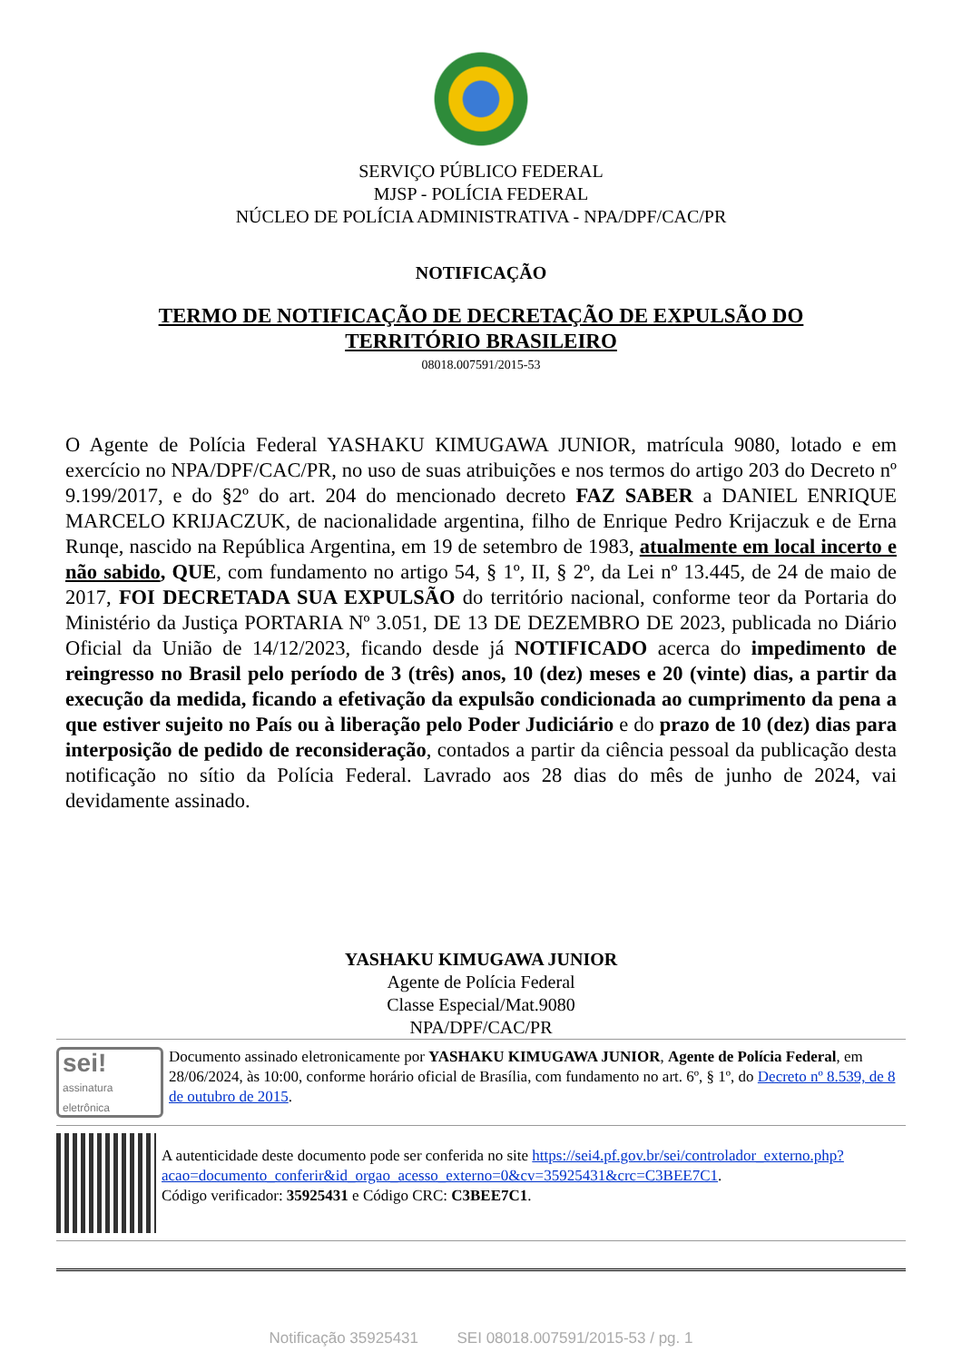SERVIÇO PÚBLICO FEDERAL
MJSP - POLÍCIA FEDERAL
NÚCLEO DE POLÍCIA ADMINISTRATIVA - NPA/DPF/CAC/PR
NOTIFICAÇÃO
TERMO DE NOTIFICAÇÃO DE DECRETAÇÃO DE EXPULSÃO DO
TERRITÓRIO BRASILEIRO
08018.007591/2015-53
O Agente de Polícia Federal YASHAKU KIMUGAWA JUNIOR, matrícula 9080, lotado e em exercício no NPA/DPF/CAC/PR, no uso de suas atribuições e nos termos do artigo 203 do Decreto nº 9.199/2017, e do §2º do art. 204 do mencionado decreto FAZ SABER a DANIEL ENRIQUE MARCELO KRIJACZUK, de nacionalidade argentina, filho de Enrique Pedro Krijaczuk e de Erna Runqe, nascido na República Argentina, em 19 de setembro de 1983, atualmente em local incerto e não sabido, QUE, com fundamento no artigo 54, § 1º, II, § 2º, da Lei nº 13.445, de 24 de maio de 2017, FOI DECRETADA SUA EXPULSÃO do território nacional, conforme teor da Portaria do Ministério da Justiça PORTARIA Nº 3.051, DE 13 DE DEZEMBRO DE 2023, publicada no Diário Oficial da União de 14/12/2023, ficando desde já NOTIFICADO acerca do impedimento de reingresso no Brasil pelo período de 3 (três) anos, 10 (dez) meses e 20 (vinte) dias, a partir da execução da medida, ficando a efetivação da expulsão condicionada ao cumprimento da pena a que estiver sujeito no País ou à liberação pelo Poder Judiciário e do prazo de 10 (dez) dias para interposição de pedido de reconsideração, contados a partir da ciência pessoal da publicação desta notificação no sítio da Polícia Federal. Lavrado aos 28 dias do mês de junho de 2024, vai devidamente assinado.
YASHAKU KIMUGAWA JUNIOR
Agente de Polícia Federal
Classe Especial/Mat.9080
NPA/DPF/CAC/PR
sei!
assinatura eletrônica
Documento assinado eletronicamente por YASHAKU KIMUGAWA JUNIOR, Agente de Polícia Federal, em 28/06/2024, às 10:00, conforme horário oficial de Brasília, com fundamento no art. 6º, § 1º, do Decreto nº 8.539, de 8 de outubro de 2015.
A autenticidade deste documento pode ser conferida no site https://sei4.pf.gov.br/sei/controlador_externo.php?acao=documento_conferir&id_orgao_acesso_externo=0&cv=35925431&crc=C3BEE7C1.
Código verificador: 35925431 e Código CRC: C3BEE7C1.
Notificação 35925431 SEI 08018.007591/2015-53 / pg. 1